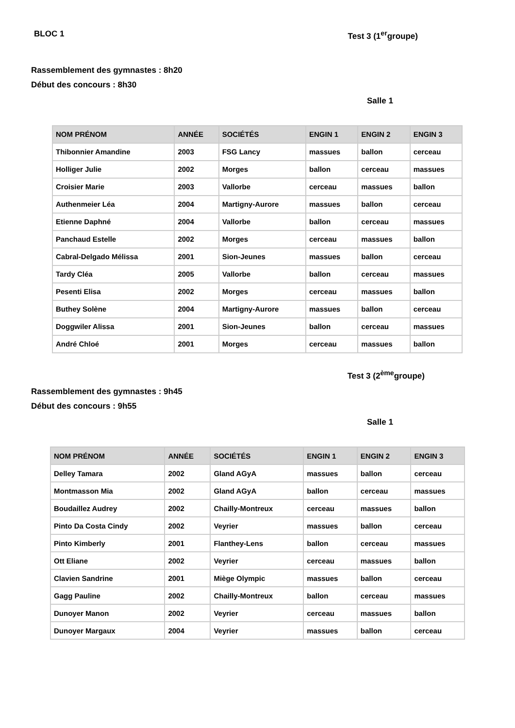BLOC 1 Test 3 (1<sup>er</sup>groupe)
Rassemblement des gymnastes : 8h20
Début des concours : 8h30
Salle 1
| NOM PRÉNOM | ANNÉE | SOCIÉTÉS | ENGIN 1 | ENGIN 2 | ENGIN 3 |
| --- | --- | --- | --- | --- | --- |
| Thibonnier Amandine | 2003 | FSG Lancy | massues | ballon | cerceau |
| Holliger Julie | 2002 | Morges | ballon | cerceau | massues |
| Croisier Marie | 2003 | Vallorbe | cerceau | massues | ballon |
| Authenmeier Léa | 2004 | Martigny-Aurore | massues | ballon | cerceau |
| Etienne Daphné | 2004 | Vallorbe | ballon | cerceau | massues |
| Panchaud Estelle | 2002 | Morges | cerceau | massues | ballon |
| Cabral-Delgado Mélissa | 2001 | Sion-Jeunes | massues | ballon | cerceau |
| Tardy Cléa | 2005 | Vallorbe | ballon | cerceau | massues |
| Pesenti Elisa | 2002 | Morges | cerceau | massues | ballon |
| Buthey Solène | 2004 | Martigny-Aurore | massues | ballon | cerceau |
| Doggwiler Alissa | 2001 | Sion-Jeunes | ballon | cerceau | massues |
| André Chloé | 2001 | Morges | cerceau | massues | ballon |
Test 3 (2<sup>ème</sup>groupe)
Rassemblement des gymnastes : 9h45
Début des concours : 9h55
Salle 1
| NOM PRÉNOM | ANNÉE | SOCIÉTÉS | ENGIN 1 | ENGIN 2 | ENGIN 3 |
| --- | --- | --- | --- | --- | --- |
| Delley Tamara | 2002 | Gland AGyA | massues | ballon | cerceau |
| Montmasson Mia | 2002 | Gland AGyA | ballon | cerceau | massues |
| Boudaillez Audrey | 2002 | Chailly-Montreux | cerceau | massues | ballon |
| Pinto Da Costa Cindy | 2002 | Veyrier | massues | ballon | cerceau |
| Pinto Kimberly | 2001 | Flanthey-Lens | ballon | cerceau | massues |
| Ott Eliane | 2002 | Veyrier | cerceau | massues | ballon |
| Clavien Sandrine | 2001 | Miège Olympic | massues | ballon | cerceau |
| Gagg Pauline | 2002 | Chailly-Montreux | ballon | cerceau | massues |
| Dunoyer Manon | 2002 | Veyrier | cerceau | massues | ballon |
| Dunoyer Margaux | 2004 | Veyrier | massues | ballon | cerceau |